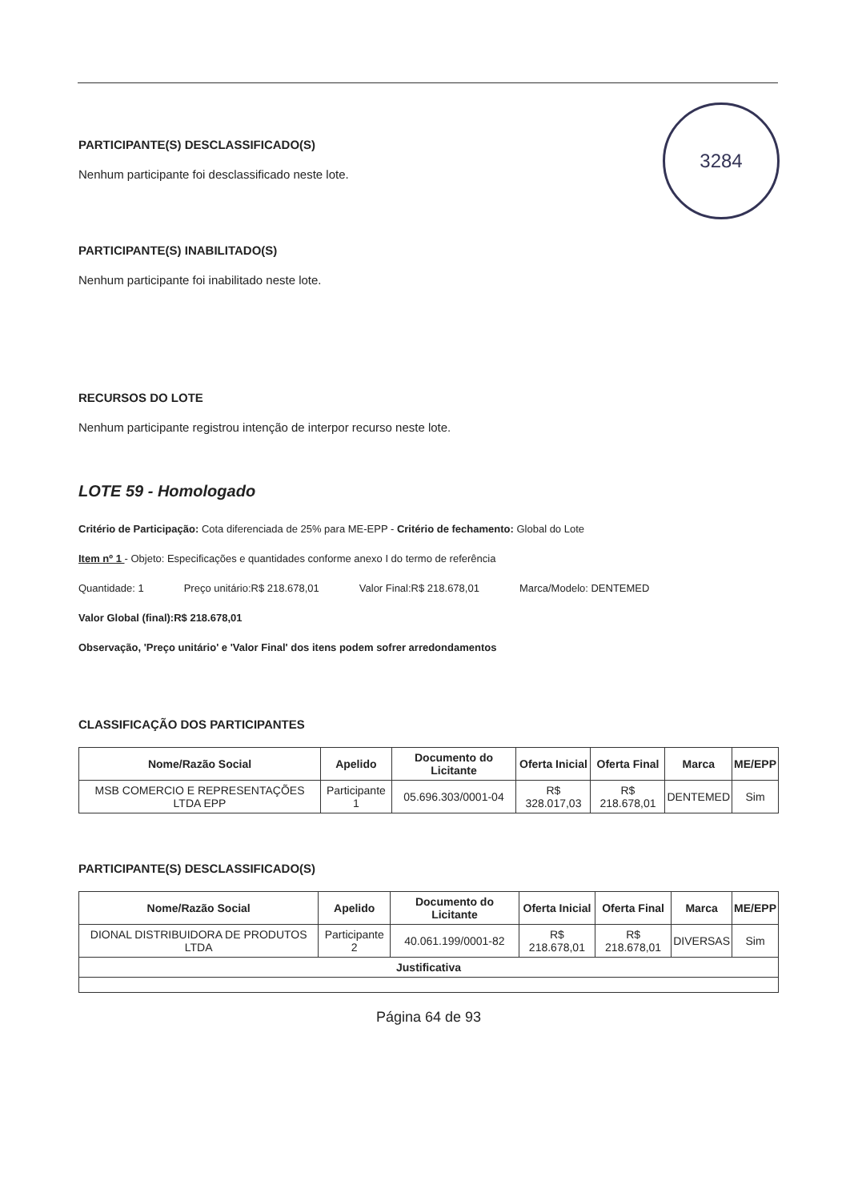3284
PARTICIPANTE(S) DESCLASSIFICADO(S)
Nenhum participante foi desclassificado neste lote.
PARTICIPANTE(S) INABILITADO(S)
Nenhum participante foi inabilitado neste lote.
RECURSOS DO LOTE
Nenhum participante registrou intenção de interpor recurso neste lote.
LOTE 59 - Homologado
Critério de Participação: Cota diferenciada de 25% para ME-EPP - Critério de fechamento: Global do Lote
Item nº 1 - Objeto: Especificações e quantidades conforme anexo I do termo de referência
Quantidade: 1 Preço unitário:R$ 218.678,01 Valor Final:R$ 218.678,01 Marca/Modelo: DENTEMED
Valor Global (final):R$ 218.678,01
Observação, 'Preço unitário' e 'Valor Final' dos itens podem sofrer arredondamentos
CLASSIFICAÇÃO DOS PARTICIPANTES
| Nome/Razão Social | Apelido | Documento do Licitante | Oferta Inicial | Oferta Final | Marca | ME/EPP |
| --- | --- | --- | --- | --- | --- | --- |
| MSB COMERCIO E REPRESENTAÇÕES LTDA EPP | Participante 1 | 05.696.303/0001-04 | R$ 328.017,03 | R$ 218.678,01 | DENTEMED | Sim |
PARTICIPANTE(S) DESCLASSIFICADO(S)
| Nome/Razão Social | Apelido | Documento do Licitante | Oferta Inicial | Oferta Final | Marca | ME/EPP |
| --- | --- | --- | --- | --- | --- | --- |
| DIONAL DISTRIBUIDORA DE PRODUTOS LTDA | Participante 2 | 40.061.199/0001-82 | R$ 218.678,01 | R$ 218.678,01 | DIVERSAS | Sim |
| Justificativa | | | | | | |
Página 64 de 93